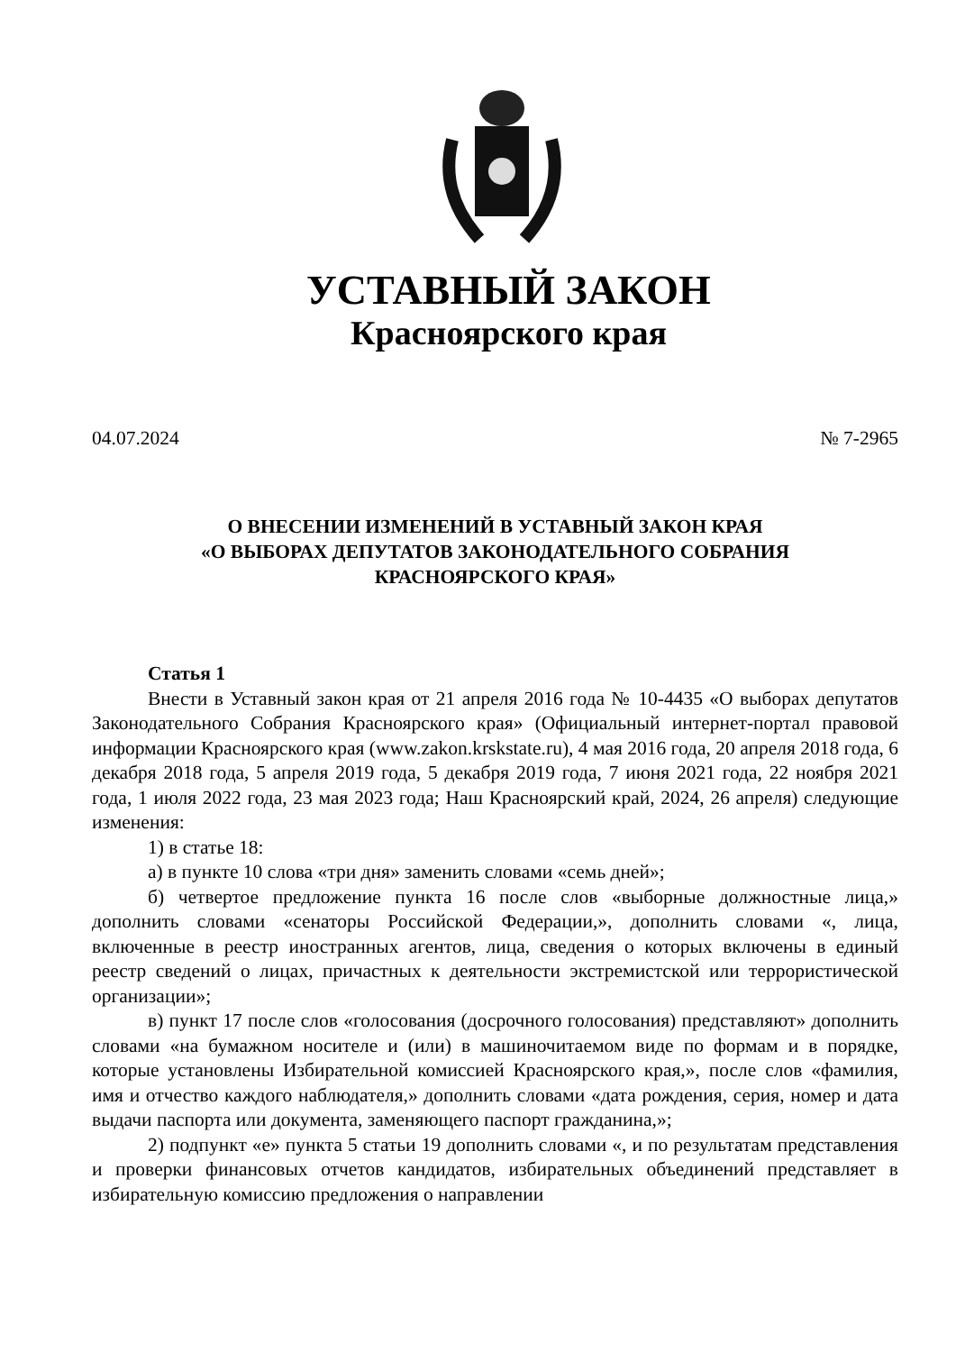УСТАВНЫЙ ЗАКОН
Красноярского края
04.07.2024 № 7-2965
О ВНЕСЕНИИ ИЗМЕНЕНИЙ В УСТАВНЫЙ ЗАКОН КРАЯ
«О ВЫБОРАХ ДЕПУТАТОВ ЗАКОНОДАТЕЛЬНОГО СОБРАНИЯ
КРАСНОЯРСКОГО КРАЯ»
Статья 1
Внести в Уставный закон края от 21 апреля 2016 года № 10-4435 «О выборах депутатов Законодательного Собрания Красноярского края» (Официальный интернет-портал правовой информации Красноярского края (www.zakon.krskstate.ru), 4 мая 2016 года, 20 апреля 2018 года, 6 декабря 2018 года, 5 апреля 2019 года, 5 декабря 2019 года, 7 июня 2021 года, 22 ноября 2021 года, 1 июля 2022 года, 23 мая 2023 года; Наш Красноярский край, 2024, 26 апреля) следующие изменения:
1) в статье 18:
а) в пункте 10 слова «три дня» заменить словами «семь дней»;
б) четвертое предложение пункта 16 после слов «выборные должностные лица,» дополнить словами «сенаторы Российской Федерации,», дополнить словами «, лица, включенные в реестр иностранных агентов, лица, сведения о которых включены в единый реестр сведений о лицах, причастных к деятельности экстремистской или террористической организации»;
в) пункт 17 после слов «голосования (досрочного голосования) представляют» дополнить словами «на бумажном носителе и (или) в машиночитаемом виде по формам и в порядке, которые установлены Избирательной комиссией Красноярского края,», после слов «фамилия, имя и отчество каждого наблюдателя,» дополнить словами «дата рождения, серия, номер и дата выдачи паспорта или документа, заменяющего паспорт гражданина,»;
2) подпункт «е» пункта 5 статьи 19 дополнить словами «, и по результатам представления и проверки финансовых отчетов кандидатов, избирательных объединений представляет в избирательную комиссию предложения о направлении